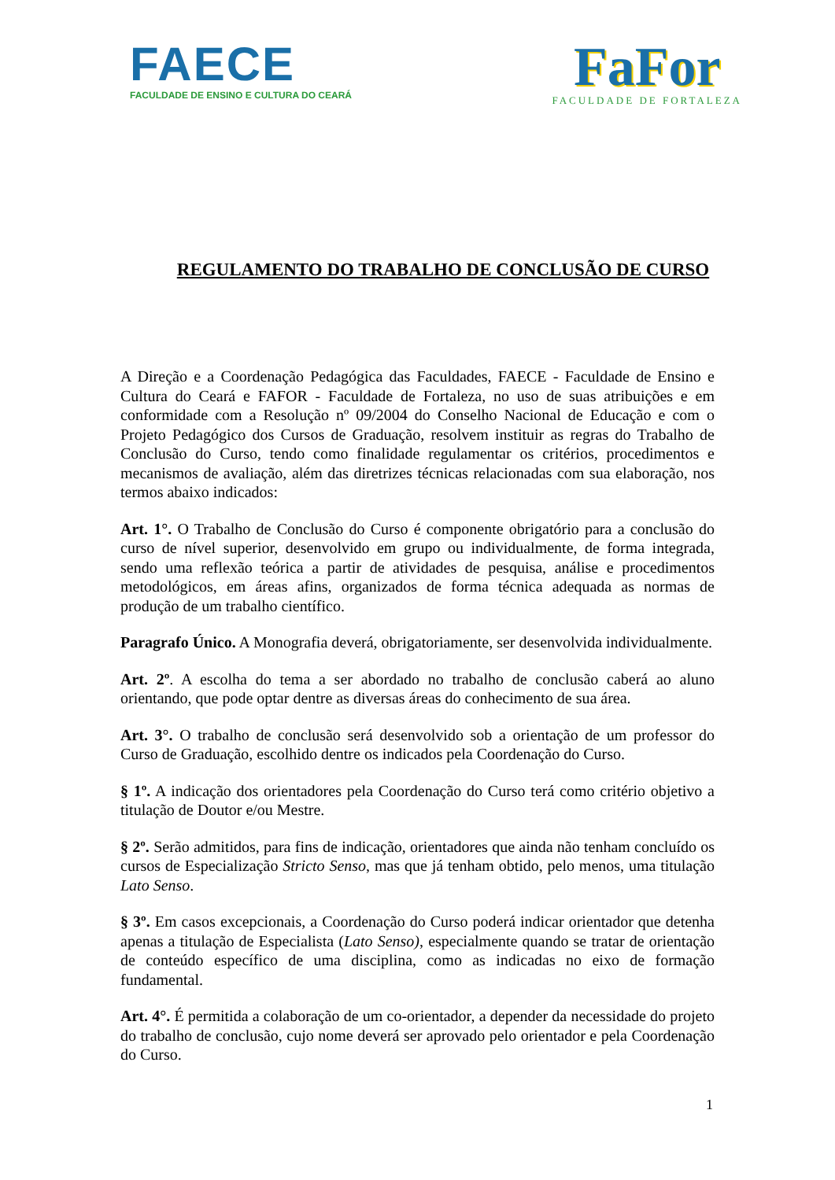FAECE
FACULDADE DE ENSINO E CULTURA DO CEARÁ
FaFor
FACULDADE DE FORTALEZA
REGULAMENTO DO TRABALHO DE CONCLUSÃO DE CURSO
A Direção e a Coordenação Pedagógica das Faculdades, FAECE - Faculdade de Ensino e Cultura do Ceará e FAFOR - Faculdade de Fortaleza, no uso de suas atribuições e em conformidade com a Resolução nº 09/2004 do Conselho Nacional de Educação e com o Projeto Pedagógico dos Cursos de Graduação, resolvem instituir as regras do Trabalho de Conclusão do Curso, tendo como finalidade regulamentar os critérios, procedimentos e mecanismos de avaliação, além das diretrizes técnicas relacionadas com sua elaboração, nos termos abaixo indicados:
Art. 1°. O Trabalho de Conclusão do Curso é componente obrigatório para a conclusão do curso de nível superior, desenvolvido em grupo ou individualmente, de forma integrada, sendo uma reflexão teórica a partir de atividades de pesquisa, análise e procedimentos metodológicos, em áreas afins, organizados de forma técnica adequada as normas de produção de um trabalho científico.
Paragrafo Único. A Monografia deverá, obrigatoriamente, ser desenvolvida individualmente.
Art. 2º. A escolha do tema a ser abordado no trabalho de conclusão caberá ao aluno orientando, que pode optar dentre as diversas áreas do conhecimento de sua área.
Art. 3°. O trabalho de conclusão será desenvolvido sob a orientação de um professor do Curso de Graduação, escolhido dentre os indicados pela Coordenação do Curso.
§ 1º. A indicação dos orientadores pela Coordenação do Curso terá como critério objetivo a titulação de Doutor e/ou Mestre.
§ 2º. Serão admitidos, para fins de indicação, orientadores que ainda não tenham concluído os cursos de Especialização Stricto Senso, mas que já tenham obtido, pelo menos, uma titulação Lato Senso.
§ 3º. Em casos excepcionais, a Coordenação do Curso poderá indicar orientador que detenha apenas a titulação de Especialista (Lato Senso), especialmente quando se tratar de orientação de conteúdo específico de uma disciplina, como as indicadas no eixo de formação fundamental.
Art. 4°. É permitida a colaboração de um co-orientador, a depender da necessidade do projeto do trabalho de conclusão, cujo nome deverá ser aprovado pelo orientador e pela Coordenação do Curso.
1